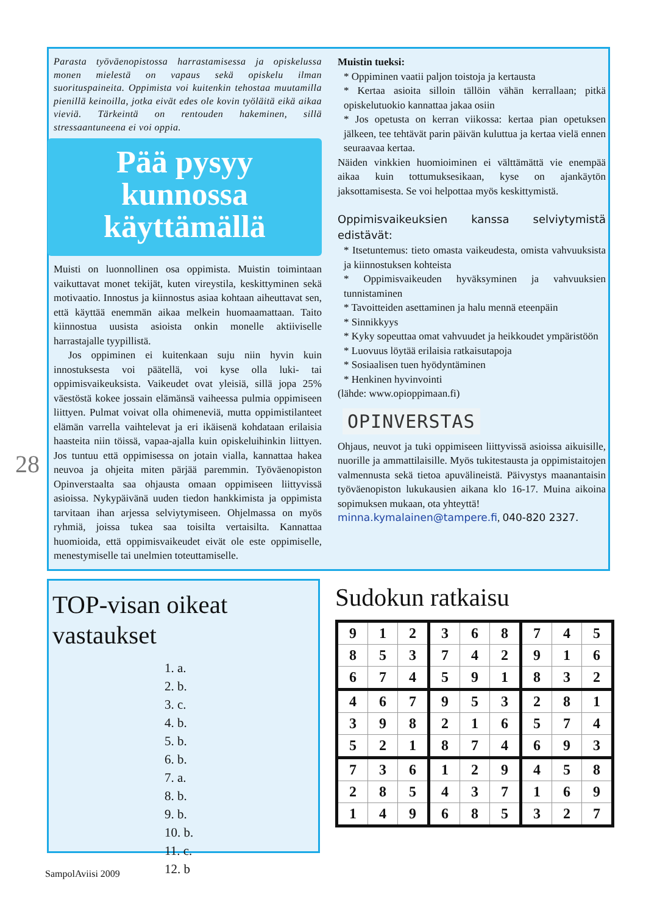Parasta työväenopistossa harrastamisessa ja opiskelussa monen mielestä on vapaus sekä opiskelu ilman suorituspaineita. Oppimista voi kuitenkin tehostaa muutamilla pienillä keinoilla, jotka eivät edes ole kovin työläitä eikä aikaa vieviä. Tärkeintä on rentouden hakeminen, sillä stressaantuneena ei voi oppia.
Pää pysyy
kunnossa
käyttämällä
Muisti on luonnollinen osa oppimista. Muistin toimintaan vaikuttavat monet tekijät, kuten vireystila, keskittyminen sekä motivaatio. Innostus ja kiinnostus asiaa kohtaan aiheuttavat sen, että käyttää enemmän aikaa melkein huomaamattaan. Taito kiinnostua uusista asioista onkin monelle aktiiviselle harrastajalle tyypillistä.
Jos oppiminen ei kuitenkaan suju niin hyvin kuin innostuksesta voi päätellä, voi kyse olla luki- tai oppimisvaikeuksista. Vaikeudet ovat yleisiä, sillä jopa 25% väestöstä kokee jossain elämänsä vaiheessa pulmia oppimiseen liittyen. Pulmat voivat olla ohimeneviä, mutta oppimistilanteet elämän varrella vaihtelevat ja eri ikäisenä kohdataan erilaisia haasteita niin töissä, vapaa-ajalla kuin opiskeluihinkin liittyen. Jos tuntuu että oppimisessa on jotain vialla, kannattaa hakea neuvoa ja ohjeita miten pärjää paremmin. Työväenopiston Opinverstaalta saa ohjausta omaan oppimiseen liittyvissä asioissa. Nykypäivänä uuden tiedon hankkimista ja oppimista tarvitaan ihan arjessa selviytymiseen. Ohjelmassa on myös ryhmiä, joissa tukea saa toisilta vertaisilta. Kannattaa huomioida, että oppimisvaikeudet eivät ole este oppimiselle, menestymiselle tai unelmien toteuttamiselle.
Muistin tueksi:
* Oppiminen vaatii paljon toistoja ja kertausta
* Kertaa asioita silloin tällöin vähän kerrallaan; pitkä opiskelutuokio kannattaa jakaa osiin
* Jos opetusta on kerran viikossa: kertaa pian opetuksen jälkeen, tee tehtävät parin päivän kuluttua ja kertaa vielä ennen seuraavaa kertaa.
Näiden vinkkien huomioiminen ei välttämättä vie enempää aikaa kuin tottumuksesikaan, kyse on ajankäytön jaksottamisesta. Se voi helpottaa myös keskittymistä.
Oppimisvaikeuksien kanssa selviytymistä edistävät:
* Itsetuntemus: tieto omasta vaikeudesta, omista vahvuuksista ja kiinnostuksen kohteista
* Oppimisvaikeuden hyväksyminen ja vahvuuksien tunnistaminen
* Tavoitteiden asettaminen ja halu mennä eteenpäin
* Sinnikkyys
* Kyky sopeuttaa omat vahvuudet ja heikkoudet ympäristöön
* Luovuus löytää erilaisia ratkaisutapoja
* Sosiaalisen tuen hyödyntäminen
* Henkinen hyvinvointi
(lähde: www.opioppimaan.fi)
OPINVERSTAS
Ohjaus, neuvot ja tuki oppimiseen liittyvissä asioissa aikuisille, nuorille ja ammattilaisille. Myös tukitestausta ja oppimistaitojen valmennusta sekä tietoa apuvälineistä. Päivystys maanantaisin työväenopiston lukukausien aikana klo 16-17. Muina aikoina sopimuksen mukaan, ota yhteyttä!
minna.kymalainen@tampere.fi, 040-820 2327.
28
TOP-visan oikeat vastaukset
1. a.
2. b.
3. c.
4. b.
5. b.
6. b.
7. a.
8. b.
9. b.
10. b.
11. c.
12. b
Sudokun ratkaisu
| 9 | 1 | 2 | 3 | 6 | 8 | 7 | 4 | 5 |
| 8 | 5 | 3 | 7 | 4 | 2 | 9 | 1 | 6 |
| 6 | 7 | 4 | 5 | 9 | 1 | 8 | 3 | 2 |
| 4 | 6 | 7 | 9 | 5 | 3 | 2 | 8 | 1 |
| 3 | 9 | 8 | 2 | 1 | 6 | 5 | 7 | 4 |
| 5 | 2 | 1 | 8 | 7 | 4 | 6 | 9 | 3 |
| 7 | 3 | 6 | 1 | 2 | 9 | 4 | 5 | 8 |
| 2 | 8 | 5 | 4 | 3 | 7 | 1 | 6 | 9 |
| 1 | 4 | 9 | 6 | 8 | 5 | 3 | 2 | 7 |
SampolAviisi 2009